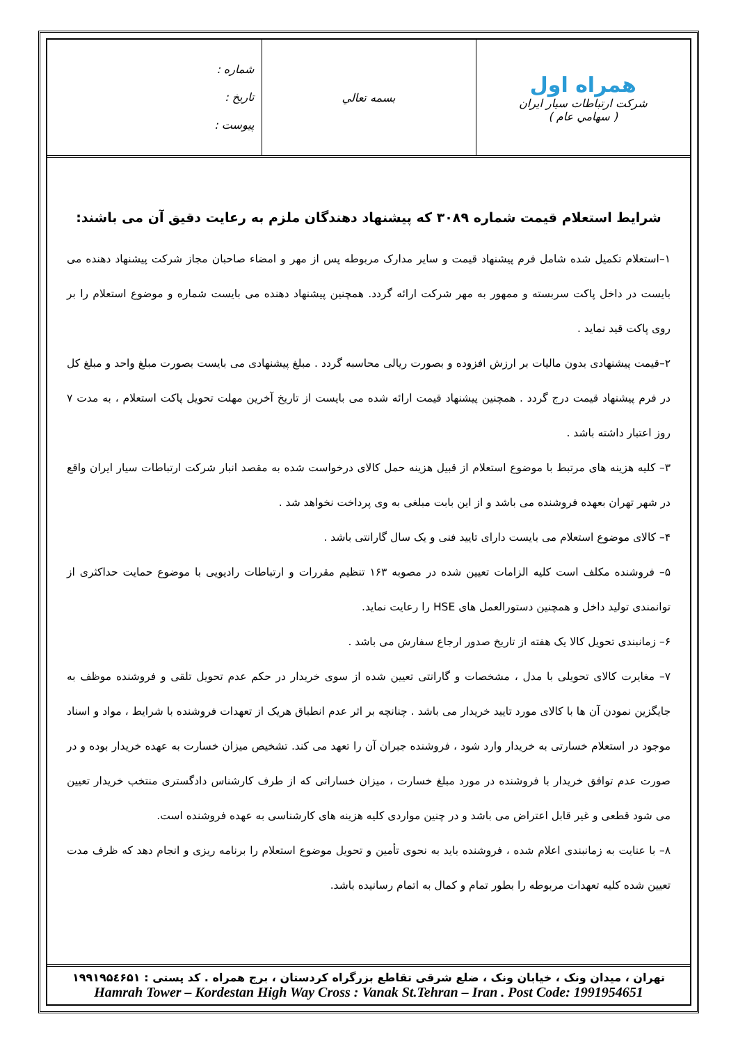| همراه اول شرکت ارتباطات سیار ایران ( سهامي عام ) | بسمه تعالي | شماره : تاریخ : پیوست : |
شرایط استعلام قیمت شماره ۳۰۸۹ که پیشنهاد دهندگان ملزم به رعایت دقیق آن می باشند:
۱–استعلام تکمیل شده شامل فرم پیشنهاد قیمت و سایر مدارک مربوطه پس از مهر و امضاء صاحبان مجاز شرکت پیشنهاد دهنده می بایست در داخل پاکت سربسته و ممهور به مهر شرکت ارائه گردد. همچنین پیشنهاد دهنده می بایست شماره و موضوع استعلام را بر روی پاکت قید نماید .
۲–قیمت پیشنهادی بدون مالیات بر ارزش افزوده و بصورت ریالی محاسبه گردد . مبلغ پیشنهادی می بایست بصورت مبلغ واحد و مبلغ کل در فرم پیشنهاد قیمت درج گردد . همچنین پیشنهاد قیمت ارائه شده می بایست از تاریخ آخرین مهلت تحویل پاکت استعلام ، به مدت ۷ روز اعتبار داشته باشد .
۳– کلیه هزینه های مرتبط با موضوع استعلام از قبیل هزینه حمل کالای درخواست شده به مقصد انبار شرکت ارتباطات سیار ایران واقع در شهر تهران بعهده فروشنده می باشد و از این بابت مبلغی به وی پرداخت نخواهد شد .
۴– کالای موضوع استعلام می بایست دارای تایید فنی و یک سال گارانتی باشد .
۵– فروشنده مکلف است کلیه الزامات تعیین شده در مصوبه ۱۶۳ تنظیم مقررات و ارتباطات رادیویی با موضوع حمایت حداکثری از توانمندی تولید داخل و همچنین دستورالعمل های HSE را رعایت نماید.
۶– زمانبندی تحویل کالا یک هفته از تاریخ صدور ارجاع سفارش می باشد .
۷– مغایرت کالای تحویلی با مدل ، مشخصات و گارانتی تعیین شده از سوی خریدار در حکم عدم تحویل تلقی و فروشنده موظف به جایگزین نمودن آن ها با کالای مورد تایید خریدار می باشد . چنانچه بر اثر عدم انطباق هریک از تعهدات فروشنده با شرایط ، مواد و اسناد موجود در استعلام خسارتی به خریدار وارد شود ، فروشنده جبران آن را تعهد می کند. تشخیص میزان خسارت به عهده خریدار بوده و در صورت عدم توافق خریدار با فروشنده در مورد مبلغ خسارت ، میزان خساراتی که از طرف کارشناس دادگستری منتخب خریدار تعیین می شود قطعی و غیر قابل اعتراض می باشد و در چنین مواردی کلیه هزینه های کارشناسی به عهده فروشنده است.
۸– با عنایت به زمانبندی اعلام شده ، فروشنده باید به نحوی تأمین و تحویل موضوع استعلام را برنامه ریزی و انجام دهد که ظرف مدت تعیین شده کلیه تعهدات مربوطه را بطور تمام و کمال به اتمام رسانیده باشد.
تهران ، میدان ونک ، خیابان ونک ، ضلع شرقی تقاطع بزرگراه کردستان ، برج همراه . کد پستی : ۱۹۹۱۹۵٤۶۵۱
Hamrah Tower – Kordestan High Way Cross : Vanak St.Tehran – Iran . Post Code: 1991954651